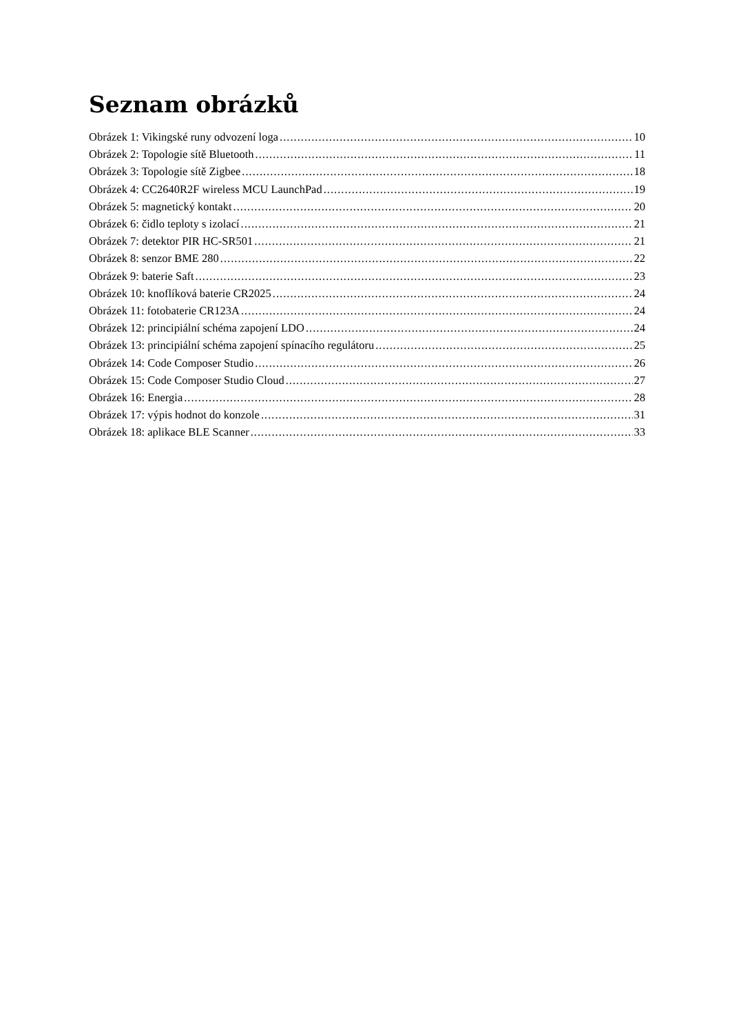Seznam obrázků
Obrázek 1: Vikingské runy odvození loga 10
Obrázek 2: Topologie sítě Bluetooth 11
Obrázek 3: Topologie sítě Zigbee 18
Obrázek 4: CC2640R2F wireless MCU LaunchPad 19
Obrázek 5: magnetický kontakt 20
Obrázek 6: čidlo teploty s izolací 21
Obrázek 7: detektor PIR HC-SR501 21
Obrázek 8: senzor BME 280 22
Obrázek 9: baterie Saft 23
Obrázek 10: knoflíková baterie CR2025 24
Obrázek 11: fotobaterie CR123A 24
Obrázek 12: principiální schéma zapojení LDO 24
Obrázek 13: principiální schéma zapojení spínacího regulátoru 25
Obrázek 14: Code Composer Studio 26
Obrázek 15: Code Composer Studio Cloud 27
Obrázek 16: Energia 28
Obrázek 17: výpis hodnot do konzole 31
Obrázek 18: aplikace BLE Scanner 33